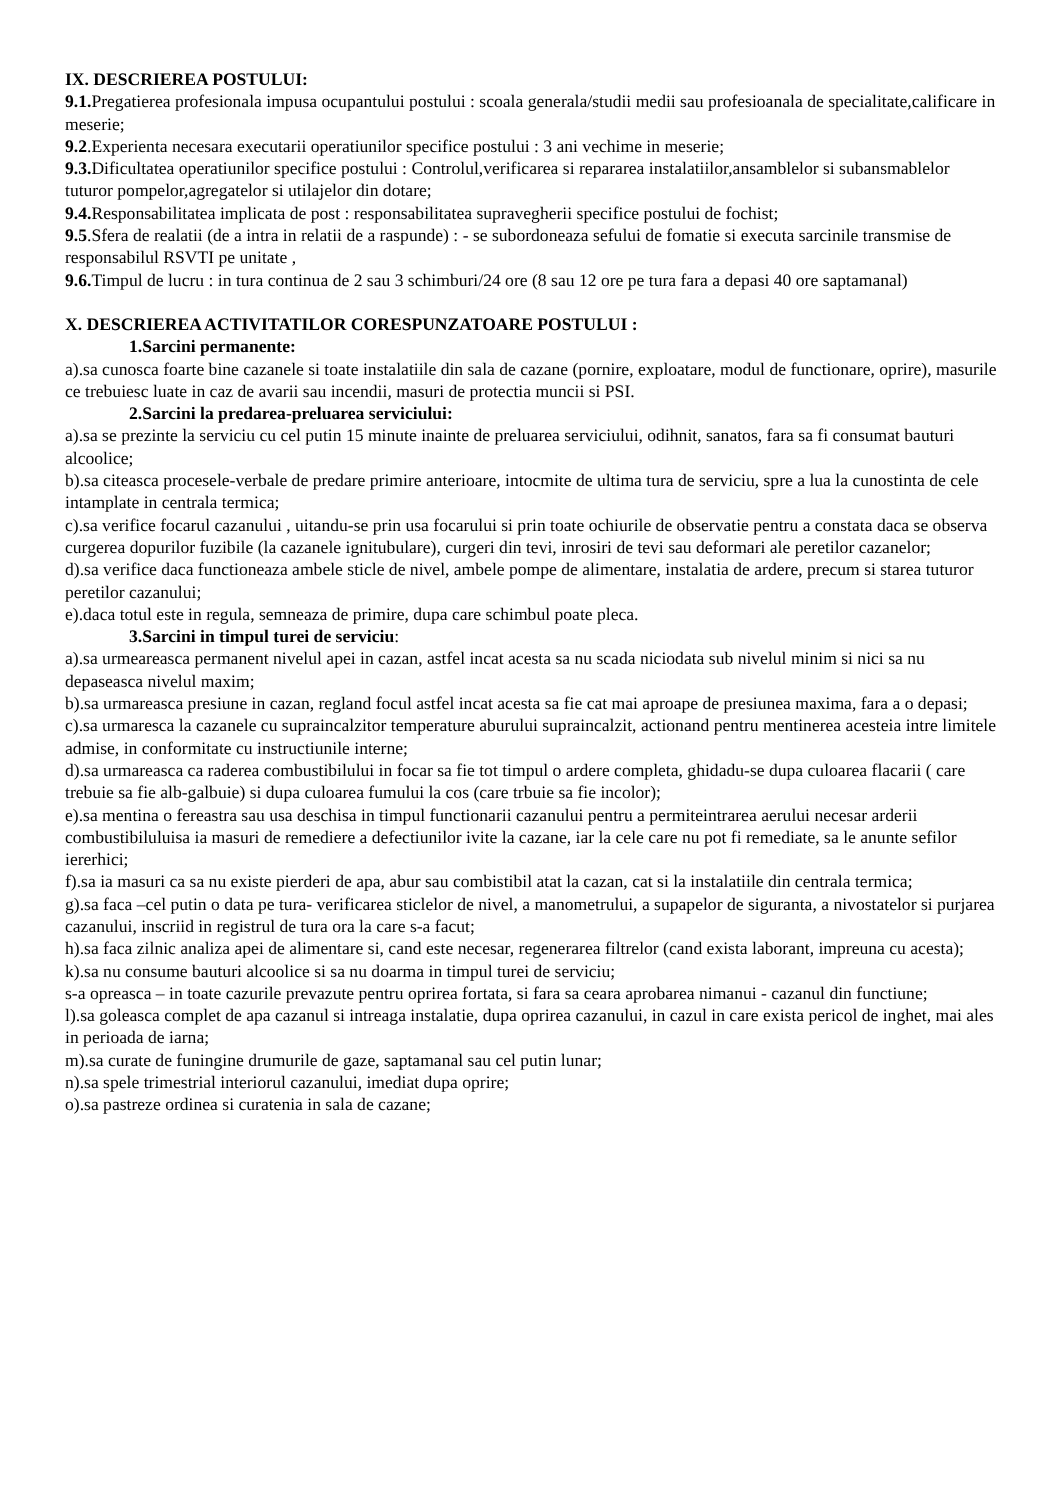IX. DESCRIEREA POSTULUI:
9.1. Pregatierea profesionala impusa ocupantului postului : scoala generala/studii medii sau profesioanala de specialitate,calificare in meserie;
9.2.Experienta necesara executarii operatiunilor specifice postului : 3 ani vechime in meserie;
9.3. Dificultatea operatiunilor specifice postului : Controlul,verificarea si repararea instalatiilor,ansamblelor si subansmablelor tuturor pompelor,agregatelor si utilajelor din dotare;
9.4. Responsabilitatea implicata de post : responsabilitatea supravegherii specifice postului de fochist;
9.5.Sfera de realatii (de a intra in relatii de a raspunde) : - se subordoneaza sefului de fomatie si executa sarcinile transmise de responsabilul RSVTI pe unitate ,
9.6. Timpul de lucru : in tura continua de 2 sau 3 schimburi/24 ore (8 sau 12 ore pe tura fara a depasi 40 ore saptamanal)
X. DESCRIEREA ACTIVITATILOR CORESPUNZATOARE POSTULUI :
1.Sarcini permanente:
a).sa cunosca foarte bine cazanele si toate instalatiile din sala de cazane (pornire, exploatare, modul de functionare, oprire), masurile ce trebuiesc luate in caz de avarii sau incendii, masuri de protectia muncii si PSI.
2.Sarcini la predarea-preluarea serviciului:
a).sa se prezinte la serviciu cu cel putin 15 minute inainte de preluarea serviciului, odihnit, sanatos, fara sa fi consumat bauturi alcoolice;
b).sa citeasca procesele-verbale de predare primire anterioare, intocmite de ultima tura de serviciu, spre a lua la cunostinta de cele intamplate in centrala termica;
c).sa verifice focarul cazanului , uitandu-se prin usa focarului si prin toate ochiurile de observatie pentru a constata daca se observa curgerea dopurilor fuzibile (la cazanele ignitubulare), curgeri din tevi, inrosiri de tevi sau deformari ale peretilor cazanelor;
d).sa verifice daca functioneaza ambele sticle de nivel, ambele pompe de alimentare, instalatia de ardere, precum si starea tuturor peretilor cazanului;
e).daca totul este in regula, semneaza de primire, dupa care schimbul poate pleca.
3.Sarcini in timpul turei de serviciu:
a).sa urmeareasca permanent nivelul apei in cazan, astfel incat acesta sa nu scada niciodata sub nivelul minim si nici sa nu depaseasca nivelul maxim;
b).sa urmareasca presiune in cazan, regland focul astfel incat acesta sa fie cat mai aproape de presiunea maxima, fara a o depasi;
c).sa urmaresca la cazanele cu supraincalzitor temperature aburului supraincalzit, actionand pentru mentinerea acesteia intre limitele admise, in conformitate cu instructiunile interne;
d).sa urmareasca ca raderea combustibilului in focar sa fie tot timpul o ardere completa, ghidadu-se dupa culoarea flacarii ( care trebuie sa fie alb-galbuie) si dupa culoarea fumului la cos (care trbuie sa fie incolor);
e).sa mentina o fereastra sau usa deschisa in timpul functionarii cazanului pentru a permiteintrarea aerului necesar arderii combustibiluluisa ia masuri de remediere a defectiunilor ivite la cazane, iar la cele care nu pot fi remediate, sa le anunte sefilor iererhici;
f).sa ia masuri ca sa nu existe pierderi de apa, abur sau combistibil atat la cazan, cat si la instalatiile din centrala termica;
g).sa faca –cel putin o data pe tura- verificarea sticlelor de nivel, a manometrului, a supapelor de siguranta, a nivostatelor si purjarea cazanului, inscriid in registrul de tura ora la care s-a facut;
h).sa faca zilnic analiza apei de alimentare si, cand este necesar, regenerarea filtrelor (cand exista laborant, impreuna cu acesta);
k).sa nu consume bauturi alcoolice si sa nu doarma in timpul turei de serviciu;
s-a opreasca – in toate cazurile prevazute pentru oprirea fortata, si fara sa ceara aprobarea nimanui - cazanul din functiune;
l).sa goleasca complet de apa cazanul si intreaga instalatie, dupa oprirea cazanului, in cazul in care exista pericol de inghet, mai ales in perioada de iarna;
m).sa curate de funingine drumurile de gaze, saptamanal sau cel putin lunar;
n).sa spele trimestrial interiorul cazanului, imediat dupa oprire;
o).sa pastreze ordinea si curatenia in sala de cazane;